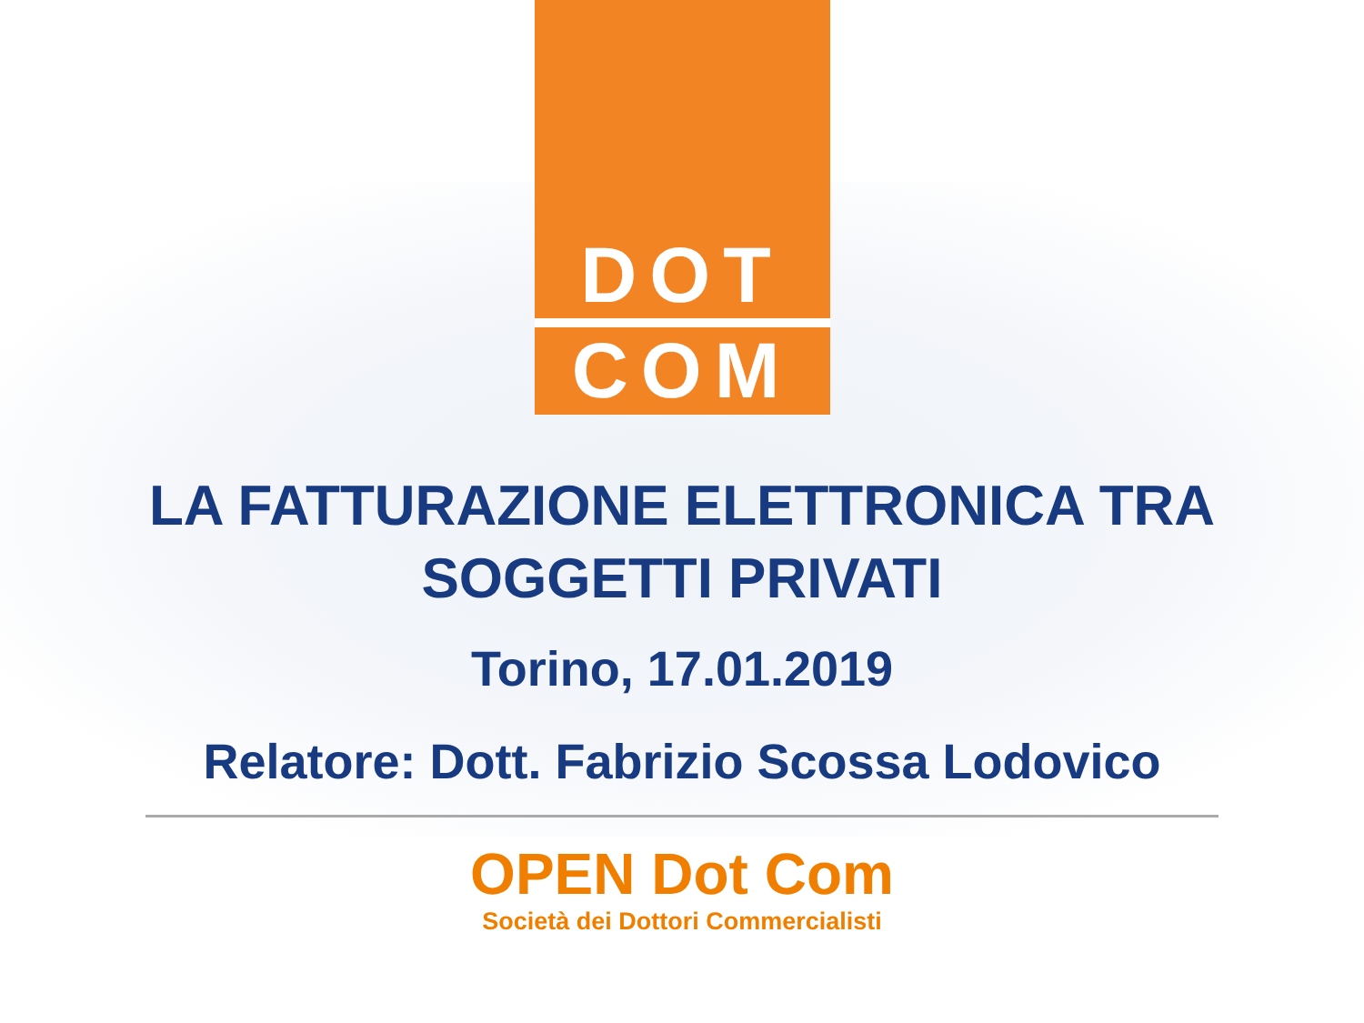DOT
COM
LA FATTURAZIONE ELETTRONICA TRA
SOGGETTI PRIVATI
Torino, 17.01.2019
Relatore: Dott. Fabrizio Scossa Lodovico
OPEN Dot Com
Società dei Dottori Commercialisti